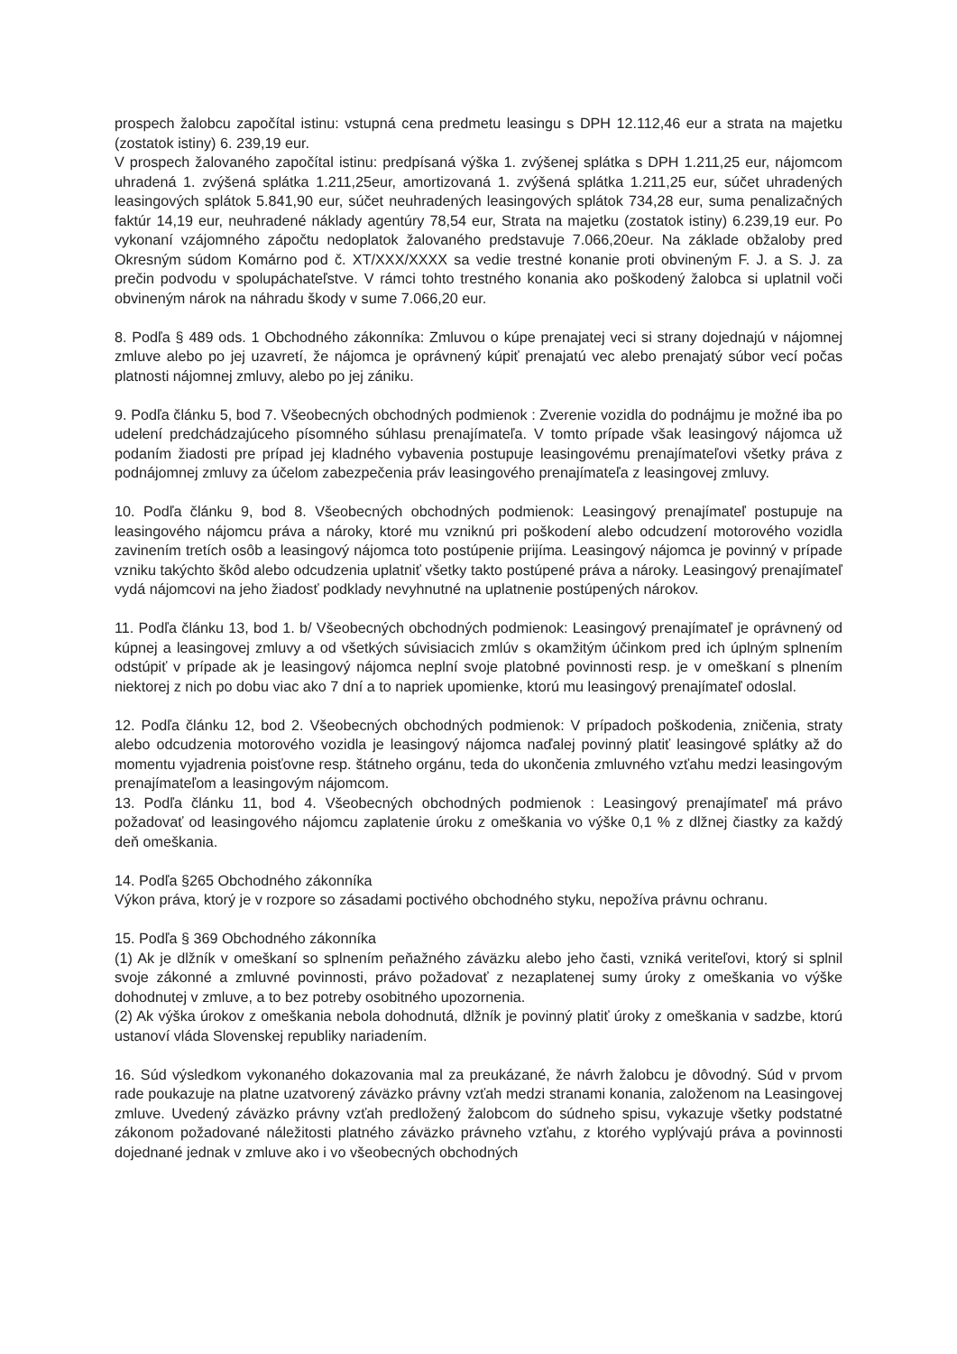prospech žalobcu započítal istinu: vstupná cena predmetu leasingu s DPH 12.112,46 eur a strata na majetku (zostatok istiny) 6. 239,19 eur.
V prospech žalovaného započítal istinu: predpísaná výška 1. zvýšenej splátka s DPH 1.211,25 eur, nájomcom uhradená 1. zvýšená splátka 1.211,25eur, amortizovaná 1. zvýšená splátka 1.211,25 eur, súčet uhradených leasingových splátok 5.841,90 eur, súčet neuhradených leasingových splátok 734,28 eur, suma penalizačných faktúr 14,19 eur, neuhradené náklady agentúry 78,54 eur, Strata na majetku (zostatok istiny) 6.239,19 eur. Po vykonaní vzájomného zápočtu nedoplatok žalovaného predstavuje 7.066,20eur. Na základe obžaloby pred Okresným súdom Komárno pod č. XT/XXX/XXXX sa vedie trestné konanie proti obvineným F. J. a S. J. za prečin podvodu v spolupáchateľstve. V rámci tohto trestného konania ako poškodený žalobca si uplatnil voči obvineným nárok na náhradu škody v sume 7.066,20 eur.
8. Podľa § 489 ods. 1 Obchodného zákonníka: Zmluvou o kúpe prenajatej veci si strany dojednajú v nájomnej zmluve alebo po jej uzavretí, že nájomca je oprávnený kúpiť prenajatú vec alebo prenajatý súbor vecí počas platnosti nájomnej zmluvy, alebo po jej zániku.
9. Podľa článku 5, bod 7. Všeobecných obchodných podmienok : Zverenie vozidla do podnájmu je možné iba po udelení predchádzajúceho písomného súhlasu prenajímateľa. V tomto prípade však leasingový nájomca už podaním žiadosti pre prípad jej kladného vybavenia postupuje leasingovému prenajímateľovi všetky práva z podnájomnej zmluvy za účelom zabezpečenia práv leasingového prenajímateľa z leasingovej zmluvy.
10. Podľa článku 9, bod 8. Všeobecných obchodných podmienok: Leasingový prenajímateľ postupuje na leasingového nájomcu práva a nároky, ktoré mu vzniknú pri poškodení alebo odcudzení motorového vozidla zavinením tretích osôb a leasingový nájomca toto postúpenie prijíma. Leasingový nájomca je povinný v prípade vzniku takýchto škôd alebo odcudzenia uplatniť všetky takto postúpené práva a nároky. Leasingový prenajímateľ vydá nájomcovi na jeho žiadosť podklady nevyhnutné na uplatnenie postúpených nárokov.
11. Podľa článku 13, bod 1. b/ Všeobecných obchodných podmienok: Leasingový prenajímateľ je oprávnený od kúpnej a leasingovej zmluvy a od všetkých súvisiacich zmlúv s okamžitým účinkom pred ich úplným splnením odstúpiť v prípade ak je leasingový nájomca neplní svoje platobné povinnosti resp. je v omeškaní s plnením niektorej z nich po dobu viac ako 7 dní a to napriek upomienke, ktorú mu leasingový prenajímateľ odoslal.
12. Podľa článku 12, bod 2. Všeobecných obchodných podmienok: V prípadoch poškodenia, zničenia, straty alebo odcudzenia motorového vozidla je leasingový nájomca naďalej povinný platiť leasingové splátky až do momentu vyjadrenia poisťovne resp. štátneho orgánu, teda do ukončenia zmluvného vzťahu medzi leasingovým prenajímateľom a leasingovým nájomcom.
13. Podľa článku 11, bod 4. Všeobecných obchodných podmienok : Leasingový prenajímateľ má právo požadovať od leasingového nájomcu zaplatenie úroku z omeškania vo výške 0,1 % z dlžnej čiastky za každý deň omeškania.
14. Podľa §265 Obchodného zákonníka
Výkon práva, ktorý je v rozpore so zásadami poctivého obchodného styku, nepožíva právnu ochranu.
15. Podľa § 369 Obchodného zákonníka
(1) Ak je dlžník v omeškaní so splnením peňažného záväzku alebo jeho časti, vzniká veriteľovi, ktorý si splnil svoje zákonné a zmluvné povinnosti, právo požadovať z nezaplatenej sumy úroky z omeškania vo výške dohodnutej v zmluve, a to bez potreby osobitného upozornenia.
(2) Ak výška úrokov z omeškania nebola dohodnutá, dlžník je povinný platiť úroky z omeškania v sadzbe, ktorú ustanoví vláda Slovenskej republiky nariadením.
16. Súd výsledkom vykonaného dokazovania mal za preukázané, že návrh žalobcu je dôvodný. Súd v prvom rade poukazuje na platne uzatvorený záväzko právny vzťah medzi stranami konania, založenom na Leasingovej zmluve. Uvedený záväzko právny vzťah predložený žalobcom do súdneho spisu, vykazuje všetky podstatné zákonom požadované náležitosti platného záväzko právneho vzťahu, z ktorého vyplývajú práva a povinnosti dojednané jednak v zmluve ako i vo všeobecných obchodných